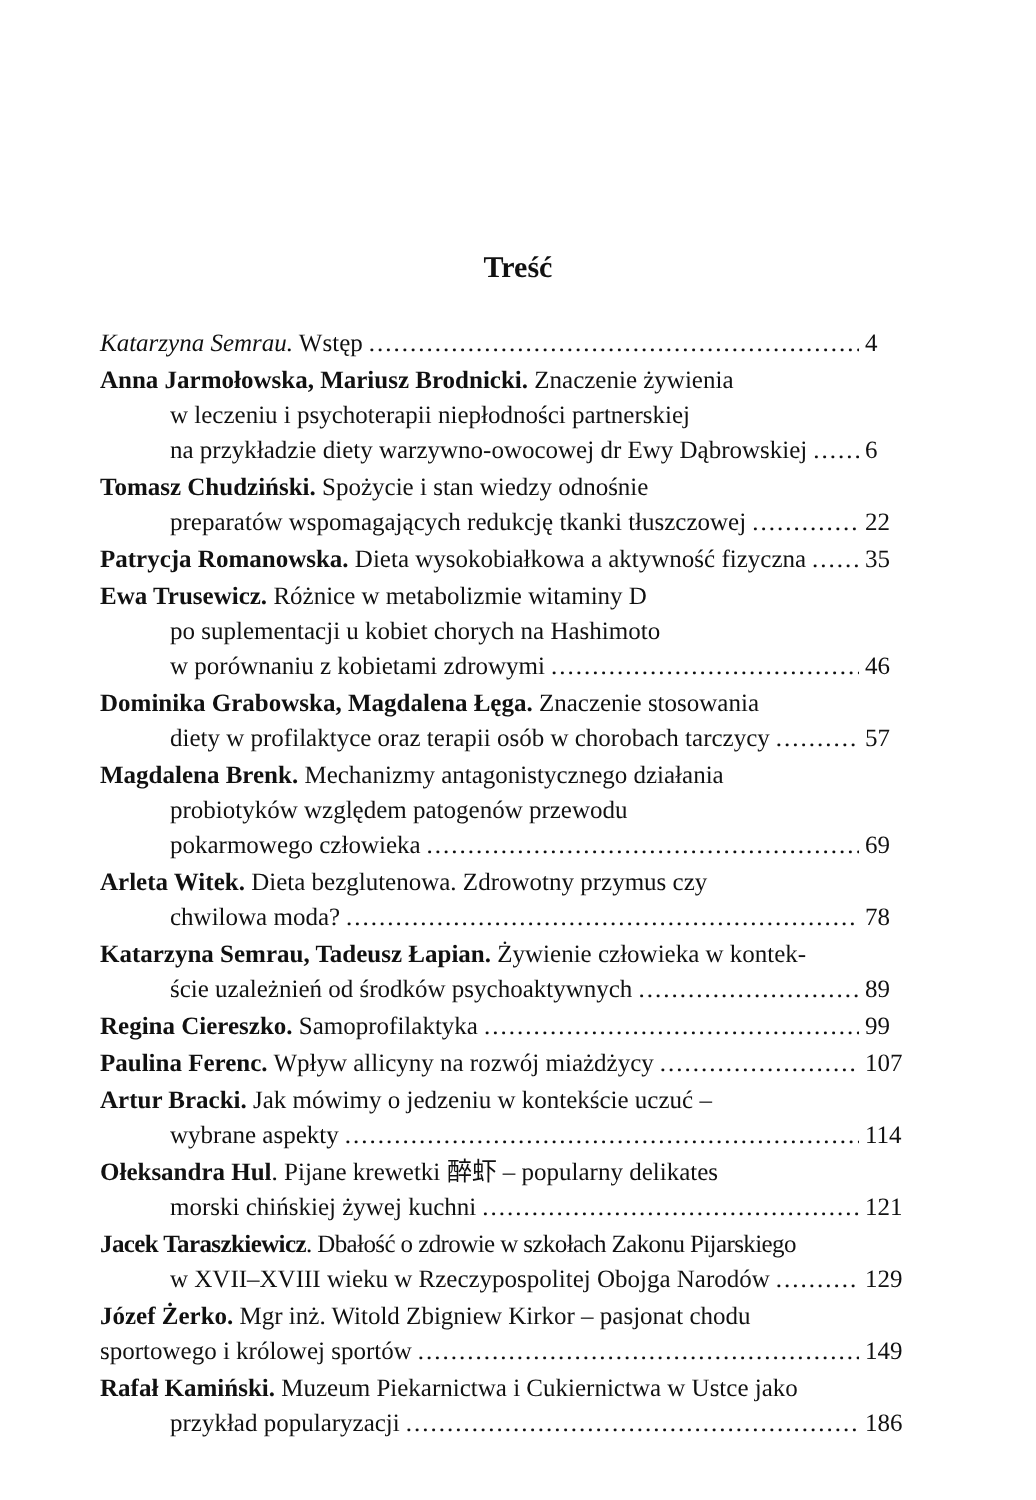Treść
Katarzyna Semrau. Wstęp 4
Anna Jarmołowska, Mariusz Brodnicki. Znaczenie żywienia
w leczeniu i psychoterapii niepłodności partnerskiej
na przykładzie diety warzywno-owocowej dr Ewy Dąbrowskiej 6
Tomasz Chudziński. Spożycie i stan wiedzy odnośnie
preparatów wspomagających redukcję tkanki tłuszczowej 22
Patrycja Romanowska. Dieta wysokobiałkowa a aktywność fizyczna 35
Ewa Trusewicz. Różnice w metabolizmie witaminy D
po suplementacji u kobiet chorych na Hashimoto
w porównaniu z kobietami zdrowymi 46
Dominika Grabowska, Magdalena Łęga. Znaczenie stosowania
diety w profilaktyce oraz terapii osób w chorobach tarczycy 57
Magdalena Brenk. Mechanizmy antagonistycznego działania
probiotyków względem patogenów przewodu
pokarmowego człowieka 69
Arleta Witek. Dieta bezglutenowa. Zdrowotny przymus czy
chwilowa moda? 78
Katarzyna Semrau, Tadeusz Łapian. Żywienie człowieka w kontek-
ście uzależnień od środków psychoaktywnych 89
Regina Ciereszko. Samoprofilaktyka 99
Paulina Ferenc. Wpływ allicyny na rozwój miażdżycy 107
Artur Bracki. Jak mówimy o jedzeniu w kontekście uczuć –
wybrane aspekty 114
Ołeksandra Hul. Pijane krewetki 醉虾 – popularny delikates
morski chińskiej żywej kuchni 121
Jacek Taraszkiewicz. Dbałość o zdrowie w szkołach Zakonu Pijarskiego
w XVII–XVIII wieku w Rzeczypospolitej Obojga Narodów 129
Józef Żerko. Mgr inż. Witold Zbigniew Kirkor – pasjonat chodu
sportowego i królowej sportów 149
Rafał Kamiński. Muzeum Piekarnictwa i Cukiernictwa w Ustce jako
przykład popularyzacji 186